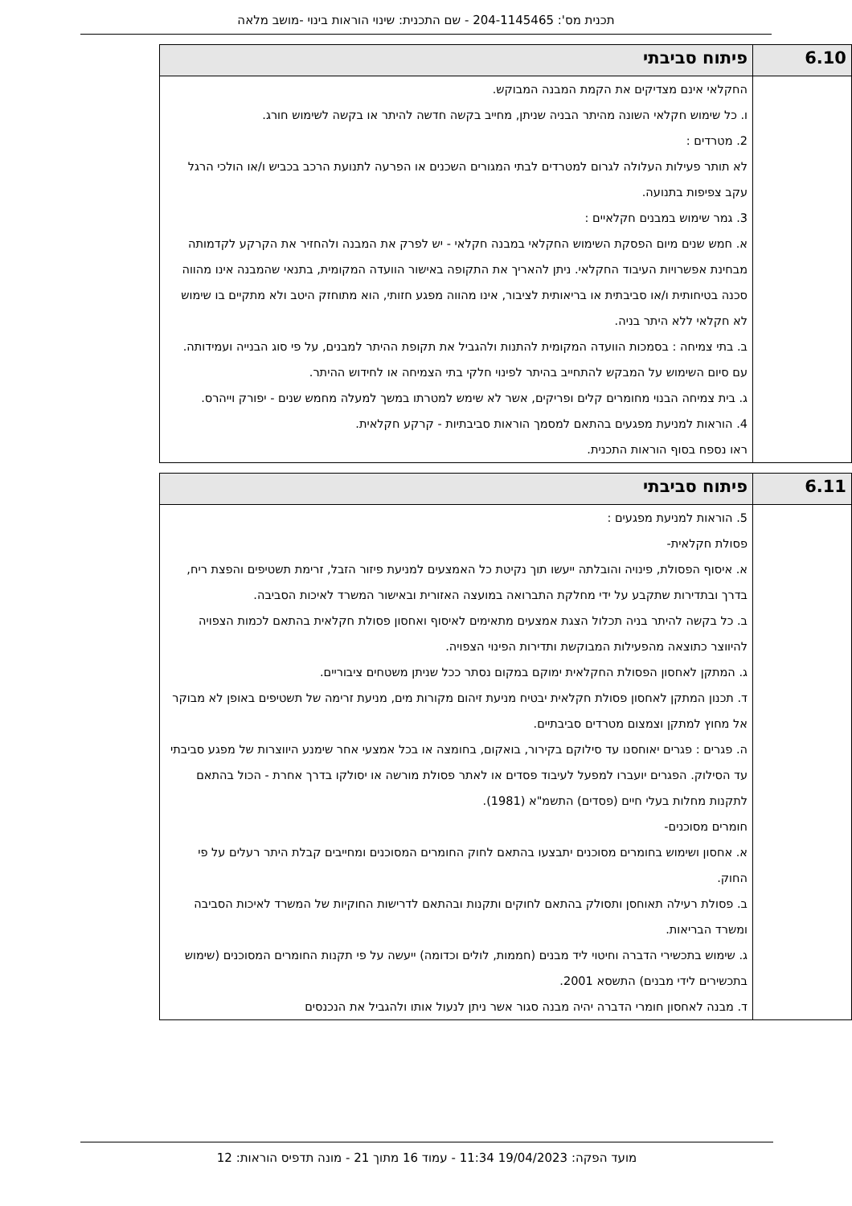תכנית מס': 204-1145465 - שם התכנית: שינוי הוראות בינוי -מושב מלאה
| 6.10 | פיתוח סביבתי |
| --- | --- |
| | החקלאי אינם מצדיקים את הקמת המבנה המבוקש. ו. כל שימוש חקלאי השונה מהיתר הבניה שניתן, מחייב בקשה חדשה להיתר או בקשה לשימוש חורג. 2. מטרדים : לא תותר פעילות העלולה לגרום למטרדים לבתי המגורים השכנים או הפרעה לתנועת הרכב בכביש ו/או הולכי הרגל עקב צפיפות בתנועה. 3. גמר שימוש במבנים חקלאיים : א. חמש שנים מיום הפסקת השימוש החקלאי במבנה חקלאי - יש לפרק את המבנה ולהחזיר את הקרקע לקדמותה מבחינת אפשרויות העיבוד החקלאי. ניתן להאריך את התקופה באישור הוועדה המקומית, בתנאי שהמבנה אינו מהווה סכנה בטיחותית ו/או סביבתית או בריאותית לציבור, אינו מהווה מפגע חזותי, הוא מתוחזק היטב ולא מתקיים בו שימוש לא חקלאי ללא היתר בניה. ב. בתי צמיחה : בסמכות הוועדה המקומית להתנות ולהגביל את תקופת ההיתר למבנים, על פי סוג הבנייה ועמידותה. עם סיום השימוש על המבקש להתחייב בהיתר לפינוי חלקי בתי הצמיחה או לחידוש ההיתר. ג. בית צמיחה הבנוי מחומרים קלים ופריקים, אשר לא שימש למטרתו במשך למעלה מחמש שנים - יפורק וייהרס. 4. הוראות למניעת מפגעים בהתאם למסמך הוראות סביבתיות - קרקע חקלאית. ראו נספח בסוף הוראות התכנית. |
| 6.11 | פיתוח סביבתי |
| --- | --- |
| | 5. הוראות למניעת מפגעים : פסולת חקלאית- א. איסוף הפסולת, פינויה והובלתה ייעשו תוך נקיטת כל האמצעים למניעת פיזור הזבל, זרימת תשטיפים והפצת ריח, בדרך ובתדירות שתקבע על ידי מחלקת התברואה במועצה האזורית ובאישור המשרד לאיכות הסביבה. ב. כל בקשה להיתר בניה תכלול הצגת אמצעים מתאימים לאיסוף ואחסון פסולת חקלאית בהתאם לכמות הצפויה להיווצר כתוצאה מהפעילות המבוקשת ותדירות הפינוי הצפויה. ג. המתקן לאחסון הפסולת החקלאית ימוקם במקום נסתר ככל שניתן משטחים ציבוריים. ד. תכנון המתקן לאחסון פסולת חקלאית יבטיח מניעת זיהום מקורות מים, מניעת זרימה של תשטיפים באופן לא מבוקר אל מחוץ למתקן וצמצום מטרדים סביבתיים. ה. פגרים : פגרים יאוחסנו עד סילוקם בקירור, בואקום, בחומצה או בכל אמצעי אחר שימנע היווצרות של מפגע סביבתי עד הסילוק. הפגרים יועברו למפעל לעיבוד פסדים או לאתר פסולת מורשה או יסולקו בדרך אחרת - הכול בהתאם לתקנות מחלות בעלי חיים (פסדים) התשמ"א (1981). חומרים מסוכנים- א. אחסון ושימוש בחומרים מסוכנים יתבצעו בהתאם לחוק החומרים המסוכנים ומחייבים קבלת היתר רעלים על פי החוק. ב. פסולת רעילה תאוחסן ותסולק בהתאם לחוקים ותקנות ובהתאם לדרישות החוקיות של המשרד לאיכות הסביבה ומשרד הבריאות. ג. שימוש בתכשירי הדברה וחיטוי ליד מבנים (חממות, לולים וכדומה) ייעשה על פי תקנות החומרים המסוכנים (שימוש בתכשירים לידי מבנים) התשסא 2001. ד. מבנה לאחסון חומרי הדברה יהיה מבנה סגור אשר ניתן לנעול אותו ולהגביל את הנכנסים |
מועד הפקה: 19/04/2023 11:34 - עמוד 16 מתוך 21 - מונה תדפיס הוראות: 12